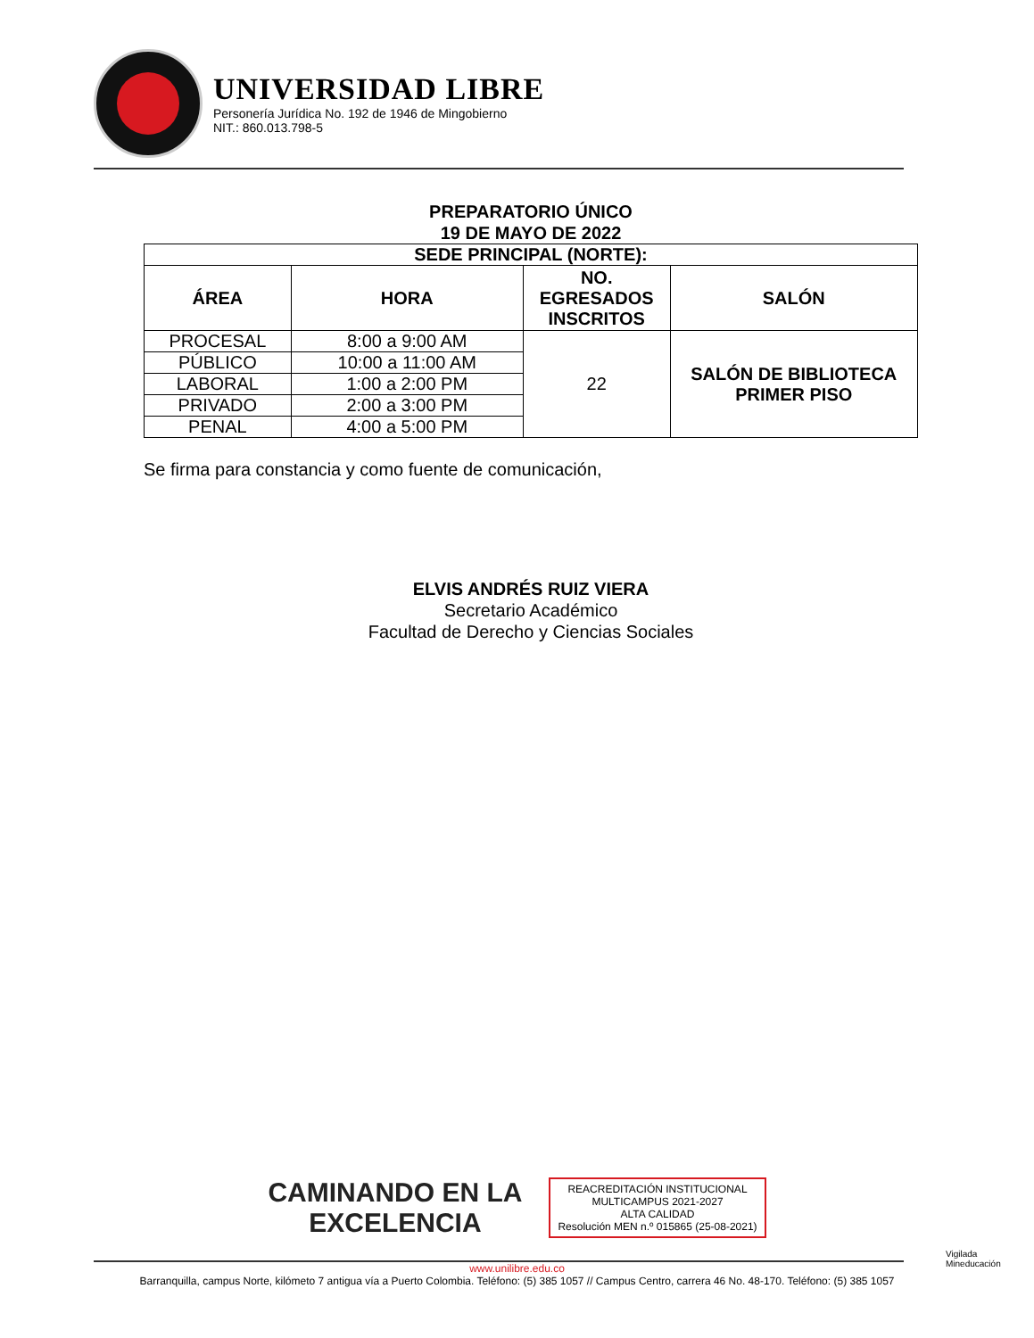UNIVERSIDAD LIBRE
Personería Jurídica No. 192 de 1946 de Mingobierno
NIT.: 860.013.798-5
PREPARATORIO ÚNICO
19 DE MAYO DE 2022
| SEDE PRINCIPAL (NORTE): | | | |
| --- | --- | --- | --- |
| ÁREA | HORA | NO. EGRESADOS INSCRITOS | SALÓN |
| PROCESAL | 8:00 a 9:00 AM | 22 | SALÓN DE BIBLIOTECA PRIMER PISO |
| PÚBLICO | 10:00 a 11:00 AM | | |
| LABORAL | 1:00 a 2:00 PM | | |
| PRIVADO | 2:00 a 3:00 PM | | |
| PENAL | 4:00 a 5:00 PM | | |
Se firma para constancia y como fuente de comunicación,
ELVIS ANDRÉS RUIZ VIERA
Secretario Académico
Facultad de Derecho y Ciencias Sociales
CAMINANDO EN LA
EXCELENCIA REACREDITACIÓN INSTITUCIONAL
MULTICAMPUS 2021-2027
ALTA CALIDAD
Resolución MEN n.º 015865 (25-08-2021)
www.unilibre.edu.co
Barranquilla, campus Norte, kilómeto 7 antigua vía a Puerto Colombia. Teléfono: (5) 385 1057 // Campus Centro, carrera 46 No. 48-170. Teléfono: (5) 385 1057
Vigilada Mineducación